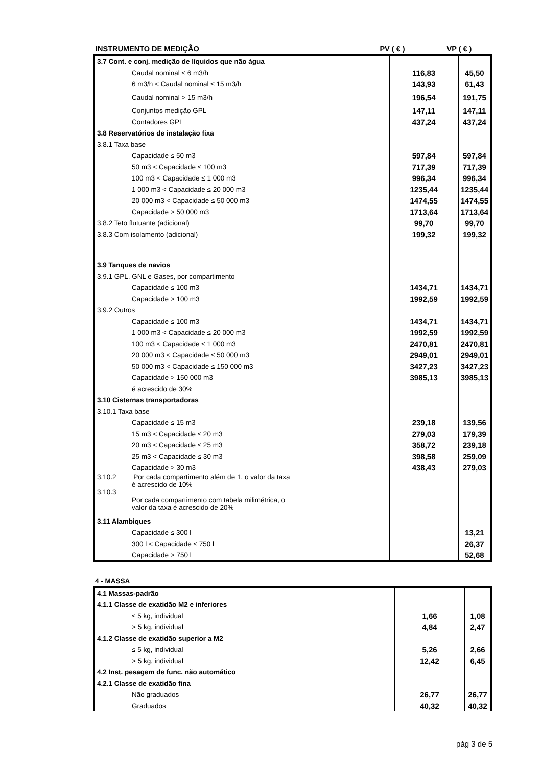| INSTRUMENTO DE MEDIÇÃO | PV ( € ) | VP ( € ) |
| --- | --- | --- |
| 3.7 Cont. e conj. medição de líquidos que não água | | |
| Caudal nominal ≤ 6 m3/h | 116,83 | 45,50 |
| 6 m3/h < Caudal nominal ≤ 15 m3/h | 143,93 | 61,43 |
| Caudal nominal > 15 m3/h | 196,54 | 191,75 |
| Conjuntos medição GPL | 147,11 | 147,11 |
| Contadores GPL | 437,24 | 437,24 |
| 3.8 Reservatórios de instalação fixa | | |
| 3.8.1 Taxa base | | |
| Capacidade ≤ 50 m3 | 597,84 | 597,84 |
| 50 m3 < Capacidade ≤ 100 m3 | 717,39 | 717,39 |
| 100 m3 < Capacidade ≤ 1 000 m3 | 996,34 | 996,34 |
| 1 000 m3 < Capacidade ≤ 20 000 m3 | 1235,44 | 1235,44 |
| 20 000 m3 < Capacidade ≤ 50 000 m3 | 1474,55 | 1474,55 |
| Capacidade > 50 000 m3 | 1713,64 | 1713,64 |
| 3.8.2 Teto flutuante (adicional) | 99,70 | 99,70 |
| 3.8.3 Com isolamento (adicional) | 199,32 | 199,32 |
| 3.9 Tanques de navios | | |
| 3.9.1 GPL, GNL e Gases, por compartimento | | |
| Capacidade ≤ 100 m3 | 1434,71 | 1434,71 |
| Capacidade > 100 m3 | 1992,59 | 1992,59 |
| 3.9.2 Outros | | |
| Capacidade ≤ 100 m3 | 1434,71 | 1434,71 |
| 1 000 m3 < Capacidade ≤ 20 000 m3 | 1992,59 | 1992,59 |
| 100 m3 < Capacidade ≤ 1 000 m3 | 2470,81 | 2470,81 |
| 20 000 m3 < Capacidade ≤ 50 000 m3 | 2949,01 | 2949,01 |
| 50 000 m3 < Capacidade ≤ 150 000 m3 | 3427,23 | 3427,23 |
| Capacidade > 150 000 m3 | 3985,13 | 3985,13 |
| é acrescido de 30% | | |
| 3.10 Cisternas transportadoras | | |
| 3.10.1 Taxa base | | |
| Capacidade ≤ 15 m3 | 239,18 | 139,56 |
| 15 m3 < Capacidade ≤ 20 m3 | 279,03 | 179,39 |
| 20 m3 < Capacidade ≤ 25 m3 | 358,72 | 239,18 |
| 25 m3 < Capacidade ≤ 30 m3 | 398,58 | 259,09 |
| Capacidade > 30 m3 | 438,43 | 279,03 |
| 3.10.2 Por cada compartimento além de 1, o valor da taxa é acrescido de 10% | | |
| 3.10.3 Por cada compartimento com tabela milimétrica, o valor da taxa é acrescido de 20% | | |
| 3.11 Alambiques | | |
| Capacidade ≤ 300 l | | 13,21 |
| 300 l < Capacidade ≤ 750 l | | 26,37 |
| Capacidade > 750 l | | 52,68 |
4 - MASSA
| 4.1 Massas-padrão | | |
| 4.1.1 Classe de exatidão M2 e inferiores | | |
| ≤ 5 kg, individual | 1,66 | 1,08 |
| > 5 kg, individual | 4,84 | 2,47 |
| 4.1.2 Classe de exatidão superior a M2 | | |
| ≤ 5 kg, individual | 5,26 | 2,66 |
| > 5 kg, individual | 12,42 | 6,45 |
| 4.2 Inst. pesagem de func. não automático | | |
| 4.2.1 Classe de exatidão fina | | |
| Não graduados | 26,77 | 26,77 |
| Graduados | 40,32 | 40,32 |
pág 3 de 5